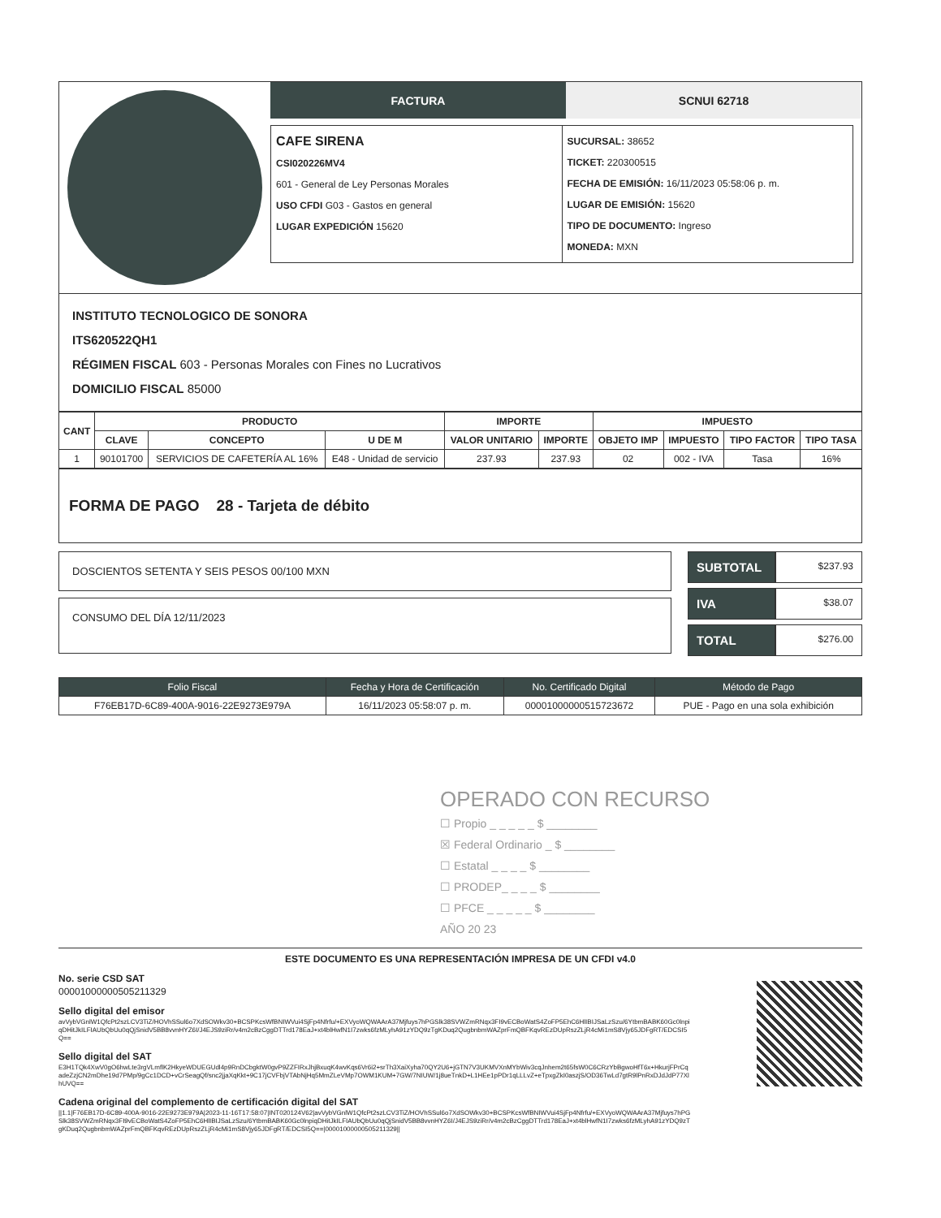FACTURA SCNUI 62718
CAFE SIRENA
CSI020226MV4
601 - General de Ley Personas Morales
USO CFDI G03 - Gastos en general
LUGAR EXPEDICIÓN 15620
SUCURSAL: 38652
TICKET: 220300515
FECHA DE EMISIÓN: 16/11/2023 05:58:06 p. m.
LUGAR DE EMISIÓN: 15620
TIPO DE DOCUMENTO: Ingreso
MONEDA: MXN
INSTITUTO TECNOLOGICO DE SONORA
ITS620522QH1
RÉGIMEN FISCAL 603 - Personas Morales con Fines no Lucrativos
DOMICILIO FISCAL 85000
| CANT | PRODUCTO | | | IMPORTE | | IMPUESTO | | | |
| --- | --- | --- | --- | --- | --- | --- | --- | --- | --- |
| | CLAVE | CONCEPTO | U DE M | VALOR UNITARIO | IMPORTE | OBJETO IMP | IMPUESTO | TIPO FACTOR | TIPO TASA |
| 1 | 90101700 | SERVICIOS DE CAFETERÍA AL 16% | E48 - Unidad de servicio | 237.93 | 237.93 | 02 | 002 - IVA | Tasa | 16% |
FORMA DE PAGO 28 - Tarjeta de débito
DOSCIENTOS SETENTA Y SEIS PESOS 00/100 MXN
CONSUMO DEL DÍA 12/11/2023
SUBTOTAL $237.93
IVA $38.07
TOTAL $276.00
| Folio Fiscal | Fecha y Hora de Certificación | No. Certificado Digital | Método de Pago |
| --- | --- | --- | --- |
| F76EB17D-6C89-400A-9016-22E9273E979A | 16/11/2023 05:58:07 p. m. | 00001000000515723672 | PUE - Pago en una sola exhibición |
OPERADO CON RECURSO
☐ Propio _ _ _ _ _ $ ________
☒ Federal Ordinario _ $ ________
☐ Estatal _ _ _ _ $ ________
☐ PRODEP_ _ _ _ $ ________
☐ PFCE _ _ _ _ _ $ ________
AÑO 20 23
ESTE DOCUMENTO ES UNA REPRESENTACIÓN IMPRESA DE UN CFDI v4.0
No. serie CSD SAT
00001000000505211329
Sello digital del emisor
avVybVGnlW1QfcPt2szLCV3TiZ/HOVhSSul6o7XdSOWkv30+BCSPKcsWfBNIWVui4SjFp4Nfrfu/+EXVyoWQWAArA37Mjfuys7hPGSlk38SVWZmRNqx3FI9vECBoWatS4ZoFP5EhC6HlIBIJSaLzSzu/6YtbmBABK60Gc0lnpiqDHitJkILFIAUbQbUu0qQjSnidV5BB8vvnHYZ6I/J4EJS9ziRr/v4m2cBzCggDTTrd178EaJ+xt4blHwfN1I7zwks6fzMLyhA91zYDQ9zTgKDuq2QugbnbmWAZprFmQBFKqvREzDUpRszZLjR4cMi1mS8Vjy65JDFgRT/EDCSI5Q==
Sello digital del SAT
E3H1TQk4XwV0gO6hwLte3rgVLmflK2HkyeWDUEGUdl4p9RnDCbgktW0gvP9ZZFIRxJhjBxuqK4wvKqs6Vr6i2+srTh3XaiXyha70QY2U6+jGTN7V3UKMVXnMYbWiv3cqJnhem2t65fsW0C6CRzYbBgwoHfT6x+HkurjFPrCqadeZzjCN2mDhe19d7PMp/9gCc1DCD+vCrSeagQf/snc2jjaXqKkt+9C17jCVFbjVTAbNjHq5MmZLeVMp7OWM1KUM+7GW/7NIUW/1j8ueTnkD+L1HEe1pPDr1qLLLvZ+eTpxgZkI0aszjS/OD36TwLd7gtR9lPnRxDJdJdP77XlhUVQ==
Cadena original del complemento de certificación digital del SAT
||1.1|F76EB17D-6C89-400A-9016-22E9273E979A|2023-11-16T17:58:07|INT020124V62|avVybVGnlW1QfcPt2szLCV3TiZ/HOVhSSul6o7XdSOWkv30+BCSPKcsWfBNIWVui4SjFp4Nfrfu/+EXVyoWQWAArA37Mjfuys7hPGSlk38SVWZmRNqx3FI9vECBoWatS4ZoFP5EhC6HlIBIJSaLzSzu/6YtbmBABK60Gc0lnpiqDHitJkILFIAUbQbUu0qQjSnidV5BB8vvnHYZ6I/J4EJS9ziRr/v4m2cBzCggDTTrd178EaJ+xt4blHwfN1I7zwks6fzMLyhA91zYDQ9zTgKDuq2QugbnbmWAZprFmQBFKqvREzDUpRszZLjR4cMi1mS8Vjy65JDFgRT/EDCSI5Q==|00001000000505211329||